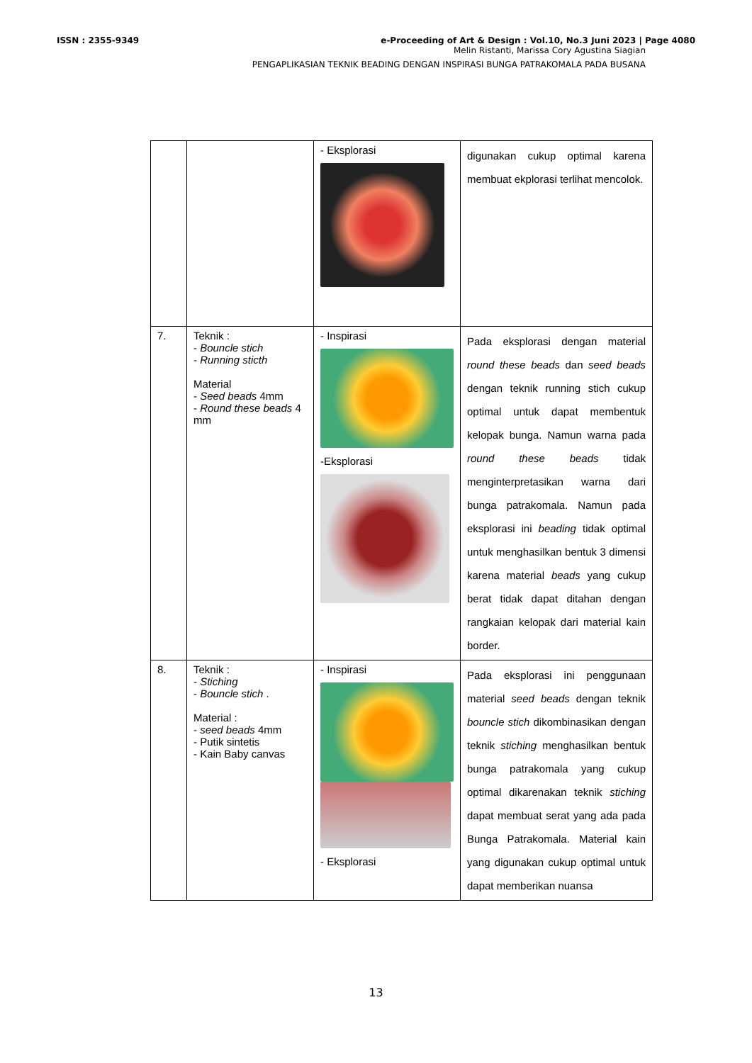ISSN : 2355-9349 e-Proceeding of Art & Design : Vol.10, No.3 Juni 2023 | Page 4080
Melin Ristanti, Marissa Cory Agustina Siagian
PENGAPLIKASIAN TEKNIK BEADING DENGAN INSPIRASI BUNGA PATRAKOMALA PADA BUSANA
| | | - Eksplorasi | digunakan cukup optimal karena membuat ekplorasi terlihat mencolok. |
| 7. | Teknik : - Bouncle stich - Running sticth Material - Seed beads 4mm - Round these beads 4 mm | - Inspirasi -Eksplorasi | Pada eksplorasi dengan material round these beads dan seed beads dengan teknik running stich cukup optimal untuk dapat membentuk kelopak bunga. Namun warna pada round these beads tidak menginterpretasikan warna dari bunga patrakomala. Namun pada eksplorasi ini beading tidak optimal untuk menghasilkan bentuk 3 dimensi karena material beads yang cukup berat tidak dapat ditahan dengan rangkaian kelopak dari material kain border. |
| 8. | Teknik : - Stiching - Bouncle stich . Material : - seed beads 4mm - Putik sintetis - Kain Baby canvas | - Inspirasi - Eksplorasi | Pada eksplorasi ini penggunaan material seed beads dengan teknik bouncle stich dikombinasikan dengan teknik stiching menghasilkan bentuk bunga patrakomala yang cukup optimal dikarenakan teknik stiching dapat membuat serat yang ada pada Bunga Patrakomala. Material kain yang digunakan cukup optimal untuk dapat memberikan nuansa |
13